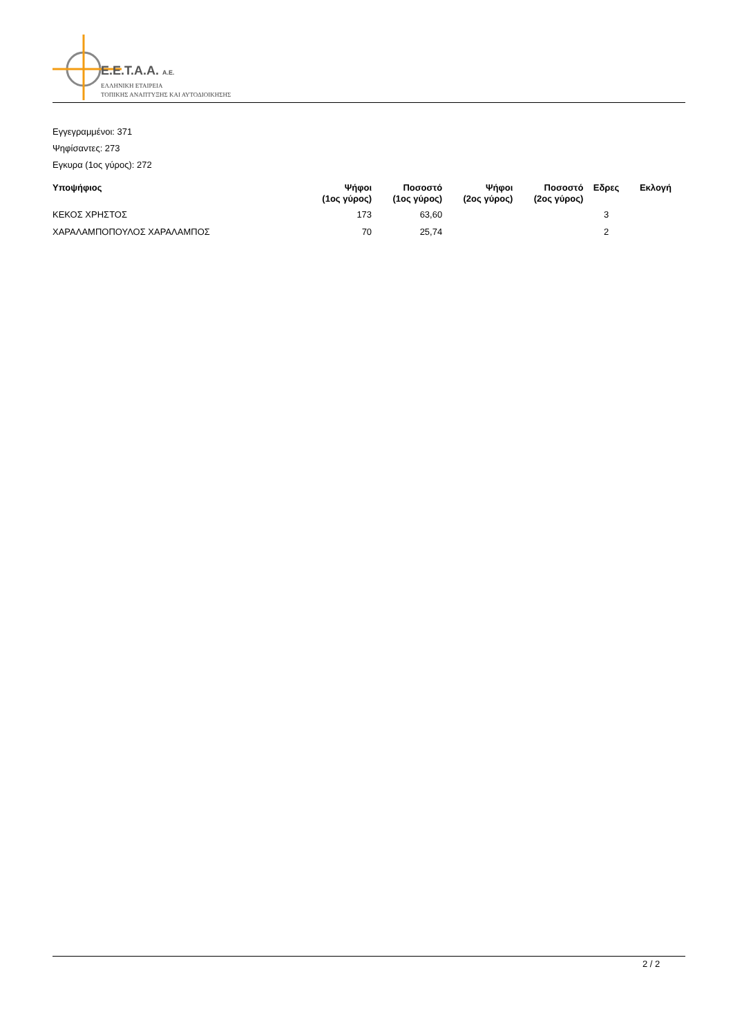E.E.T.A.A. A.E.
ΕΛΛΗΝΙΚΗ ΕΤΑΙΡΕΙΑ
ΤΟΠΙΚΗΣ ΑΝΑΠΤΥΞΗΣ ΚΑΙ ΑΥΤΟΔΙΟΙΚΗΣΗΣ
Εγγεγραμμένοι: 371
Ψηφίσαντες: 273
Εγκυρα (1ος γύρος): 272
| Υποψήφιος | Ψήφοι (1ος γύρος) | Ποσοστό (1ος γύρος) | Ψήφοι (2ος γύρος) | Ποσοστό (2ος γύρος) | Εδρες | Εκλογή |
| --- | --- | --- | --- | --- | --- | --- |
| ΚΕΚΟΣ ΧΡΗΣΤΟΣ | 173 | 63,60 | | | 3 | |
| ΧΑΡΑΛΑΜΠΟΠΟΥΛΟΣ ΧΑΡΑΛΑΜΠΟΣ | 70 | 25,74 | | | 2 | |
2 / 2